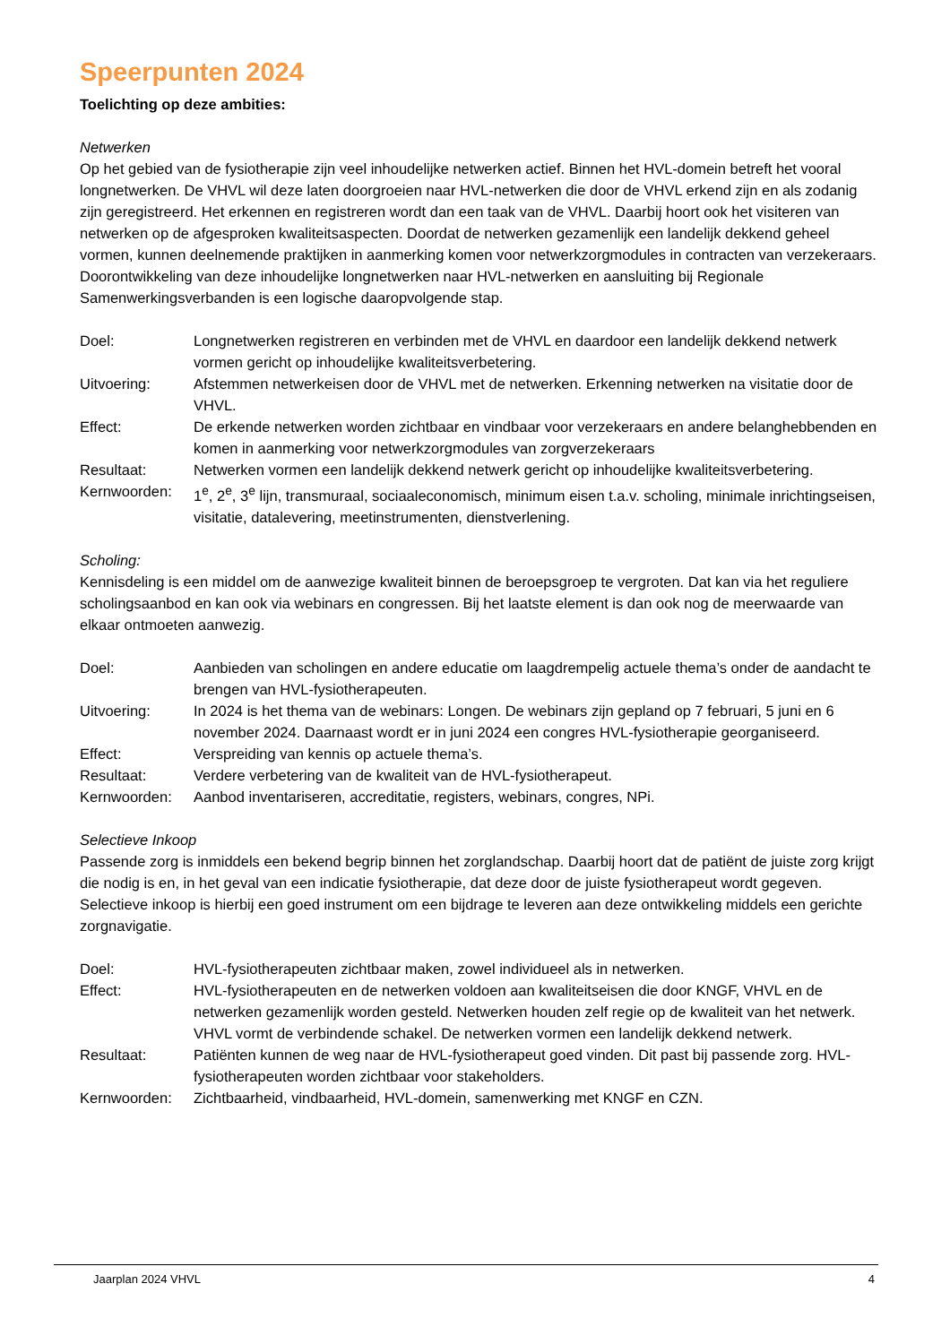Speerpunten 2024
Toelichting op deze ambities:
Netwerken
Op het gebied van de fysiotherapie zijn veel inhoudelijke netwerken actief. Binnen het HVL-domein betreft het vooral longnetwerken. De VHVL wil deze laten doorgroeien naar HVL-netwerken die door de VHVL erkend zijn en als zodanig zijn geregistreerd. Het erkennen en registreren wordt dan een taak van de VHVL. Daarbij hoort ook het visiteren van netwerken op de afgesproken kwaliteitsaspecten. Doordat de netwerken gezamenlijk een landelijk dekkend geheel vormen, kunnen deelnemende praktijken in aanmerking komen voor netwerkzorgmodules in contracten van verzekeraars. Doorontwikkeling van deze inhoudelijke longnetwerken naar HVL-netwerken en aansluiting bij Regionale Samenwerkingsverbanden is een logische daaropvolgende stap.
| Doel: | Longnetwerken registreren en verbinden met de VHVL en daardoor een landelijk dekkend netwerk vormen gericht op inhoudelijke kwaliteitsverbetering. |
| Uitvoering: | Afstemmen netwerkeisen door de VHVL met de netwerken. Erkenning netwerken na visitatie door de VHVL. |
| Effect: | De erkende netwerken worden zichtbaar en vindbaar voor verzekeraars en andere belanghebbenden en komen in aanmerking voor netwerkzorgmodules van zorgverzekeraars |
| Resultaat: | Netwerken vormen een landelijk dekkend netwerk gericht op inhoudelijke kwaliteitsverbetering. |
| Kernwoorden: | 1<sup>e</sup>, 2<sup>e</sup>, 3<sup>e</sup> lijn, transmuraal, sociaaleconomisch, minimum eisen t.a.v. scholing, minimale inrichtingseisen, visitatie, datalevering, meetinstrumenten, dienstverlening. |
Scholing:
Kennisdeling is een middel om de aanwezige kwaliteit binnen de beroepsgroep te vergroten. Dat kan via het reguliere scholingsaanbod en kan ook via webinars en congressen. Bij het laatste element is dan ook nog de meerwaarde van elkaar ontmoeten aanwezig.
| Doel: | Aanbieden van scholingen en andere educatie om laagdrempelig actuele thema’s onder de aandacht te brengen van HVL-fysiotherapeuten. |
| Uitvoering: | In 2024 is het thema van de webinars: Longen. De webinars zijn gepland op 7 februari, 5 juni en 6 november 2024. Daarnaast wordt er in juni 2024 een congres HVL-fysiotherapie georganiseerd. |
| Effect: | Verspreiding van kennis op actuele thema’s. |
| Resultaat: | Verdere verbetering van de kwaliteit van de HVL-fysiotherapeut. |
| Kernwoorden: | Aanbod inventariseren, accreditatie, registers, webinars, congres, NPi. |
Selectieve Inkoop
Passende zorg is inmiddels een bekend begrip binnen het zorglandschap. Daarbij hoort dat de patiënt de juiste zorg krijgt die nodig is en, in het geval van een indicatie fysiotherapie, dat deze door de juiste fysiotherapeut wordt gegeven. Selectieve inkoop is hierbij een goed instrument om een bijdrage te leveren aan deze ontwikkeling middels een gerichte zorgnavigatie.
| Doel: | HVL-fysiotherapeuten zichtbaar maken, zowel individueel als in netwerken. |
| Effect: | HVL-fysiotherapeuten en de netwerken voldoen aan kwaliteitseisen die door KNGF, VHVL en de netwerken gezamenlijk worden gesteld. Netwerken houden zelf regie op de kwaliteit van het netwerk. VHVL vormt de verbindende schakel. De netwerken vormen een landelijk dekkend netwerk. |
| Resultaat: | Patiënten kunnen de weg naar de HVL-fysiotherapeut goed vinden. Dit past bij passende zorg. HVL-fysiotherapeuten worden zichtbaar voor stakeholders. |
| Kernwoorden: | Zichtbaarheid, vindbaarheid, HVL-domein, samenwerking met KNGF en CZN. |
Jaarplan 2024 VHVL 4